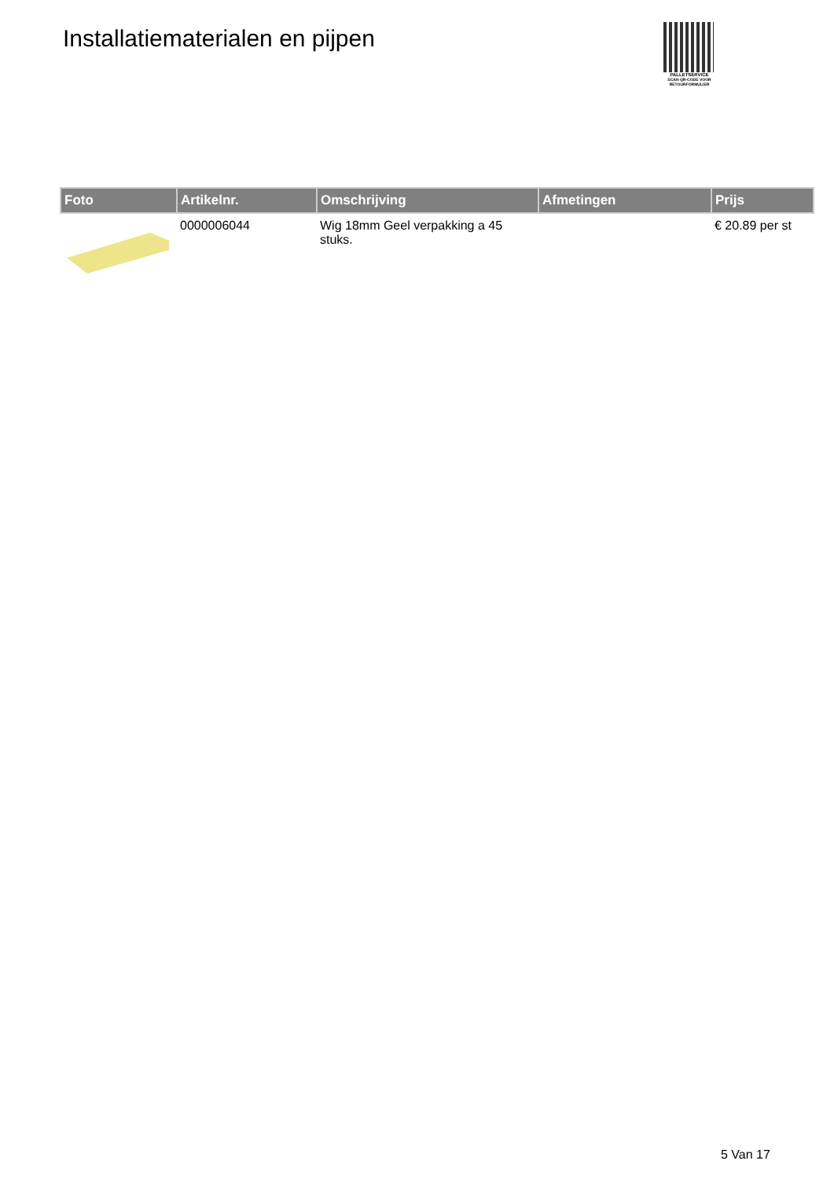Installatiematerialen en pijpen
PALLETSERVICE
SCAN QR-CODE VOOR RETOURFORMULIER
| Foto | Artikelnr. | Omschrijving | Afmetingen | Prijs |
| --- | --- | --- | --- | --- |
| | 0000006044 | Wig 18mm Geel verpakking a 45 stuks. | | € 20.89 per st |
5 Van 17